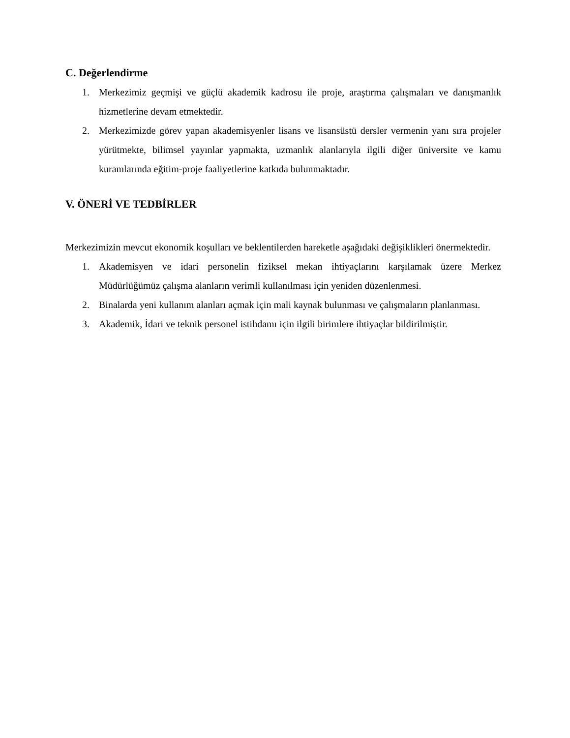C. Değerlendirme
1. Merkezimiz geçmişi ve güçlü akademik kadrosu ile proje, araştırma çalışmaları ve danışmanlık hizmetlerine devam etmektedir.
2. Merkezimizde görev yapan akademisyenler lisans ve lisansüstü dersler vermenin yanı sıra projeler yürütmekte, bilimsel yayınlar yapmakta, uzmanlık alanlarıyla ilgili diğer üniversite ve kamu kuramlarında eğitim-proje faaliyetlerine katkıda bulunmaktadır.
V. ÖNERİ VE TEDBİRLER
Merkezimizin mevcut ekonomik koşulları ve beklentilerden hareketle aşağıdaki değişiklikleri önermektedir.
1. Akademisyen ve idari personelin fiziksel mekan ihtiyaçlarını karşılamak üzere Merkez Müdürlüğümüz çalışma alanların verimli kullanılması için yeniden düzenlenmesi.
2. Binalarda yeni kullanım alanları açmak için mali kaynak bulunması ve çalışmaların planlanması.
3. Akademik, İdari ve teknik personel istihdamı için ilgili birimlere ihtiyaçlar bildirilmiştir.